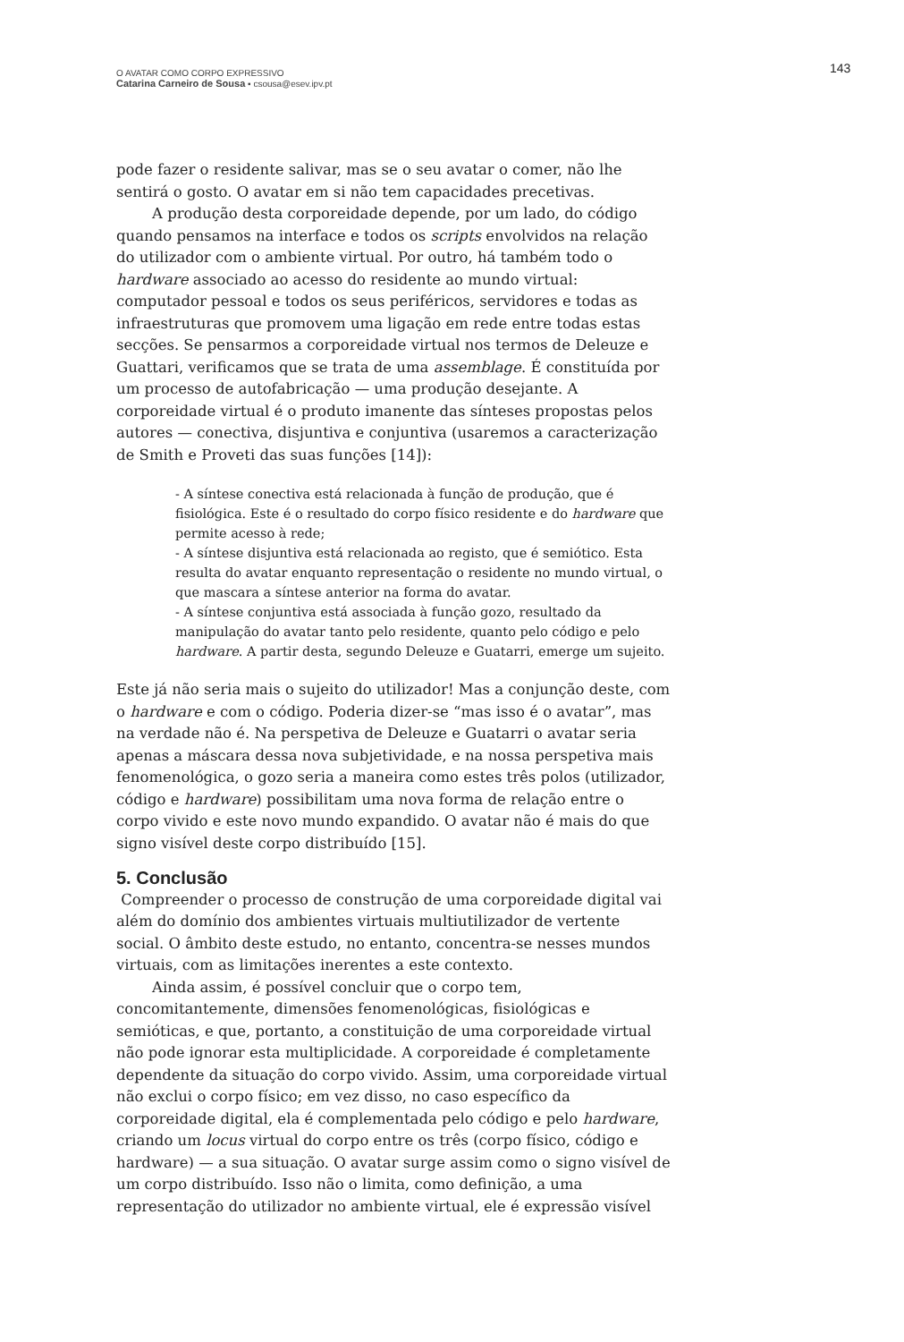O AVATAR COMO CORPO EXPRESSIVO
Catarina Carneiro de Sousa ▪ csousa@esev.ipv.pt
143
pode fazer o residente salivar, mas se o seu avatar o comer, não lhe sentirá o gosto. O avatar em si não tem capacidades precetivas.
A produção desta corporeidade depende, por um lado, do código quando pensamos na interface e todos os scripts envolvidos na relação do utilizador com o ambiente virtual. Por outro, há também todo o hardware associado ao acesso do residente ao mundo virtual: computador pessoal e todos os seus periféricos, servidores e todas as infraestruturas que promovem uma ligação em rede entre todas estas secções. Se pensarmos a corporeidade virtual nos termos de Deleuze e Guattari, verificamos que se trata de uma assemblage. É constituída por um processo de autofabricação — uma produção desejante. A corporeidade virtual é o produto imanente das sínteses propostas pelos autores — conectiva, disjuntiva e conjuntiva (usaremos a caracterização de Smith e Proveti das suas funções [14]):
- A síntese conectiva está relacionada à função de produção, que é fisiológica. Este é o resultado do corpo físico residente e do hardware que permite acesso à rede;
- A síntese disjuntiva está relacionada ao registo, que é semiótico. Esta resulta do avatar enquanto representação o residente no mundo virtual, o que mascara a síntese anterior na forma do avatar.
- A síntese conjuntiva está associada à função gozo, resultado da manipulação do avatar tanto pelo residente, quanto pelo código e pelo hardware. A partir desta, segundo Deleuze e Guatarri, emerge um sujeito.
Este já não seria mais o sujeito do utilizador! Mas a conjunção deste, com o hardware e com o código. Poderia dizer-se “mas isso é o avatar”, mas na verdade não é. Na perspetiva de Deleuze e Guatarri o avatar seria apenas a máscara dessa nova subjetividade, e na nossa perspetiva mais fenomenológica, o gozo seria a maneira como estes três polos (utilizador, código e hardware) possibilitam uma nova forma de relação entre o corpo vivido e este novo mundo expandido. O avatar não é mais do que signo visível deste corpo distribuído [15].
5. Conclusão
Compreender o processo de construção de uma corporeidade digital vai além do domínio dos ambientes virtuais multiutilizador de vertente social. O âmbito deste estudo, no entanto, concentra-se nesses mundos virtuais, com as limitações inerentes a este contexto.
Ainda assim, é possível concluir que o corpo tem, concomitantemente, dimensões fenomenológicas, fisiológicas e semióticas, e que, portanto, a constituição de uma corporeidade virtual não pode ignorar esta multiplicidade. A corporeidade é completamente dependente da situação do corpo vivido. Assim, uma corporeidade virtual não exclui o corpo físico; em vez disso, no caso específico da corporeidade digital, ela é complementada pelo código e pelo hardware, criando um locus virtual do corpo entre os três (corpo físico, código e hardware) — a sua situação. O avatar surge assim como o signo visível de um corpo distribuído. Isso não o limita, como definição, a uma representação do utilizador no ambiente virtual, ele é expressão visível